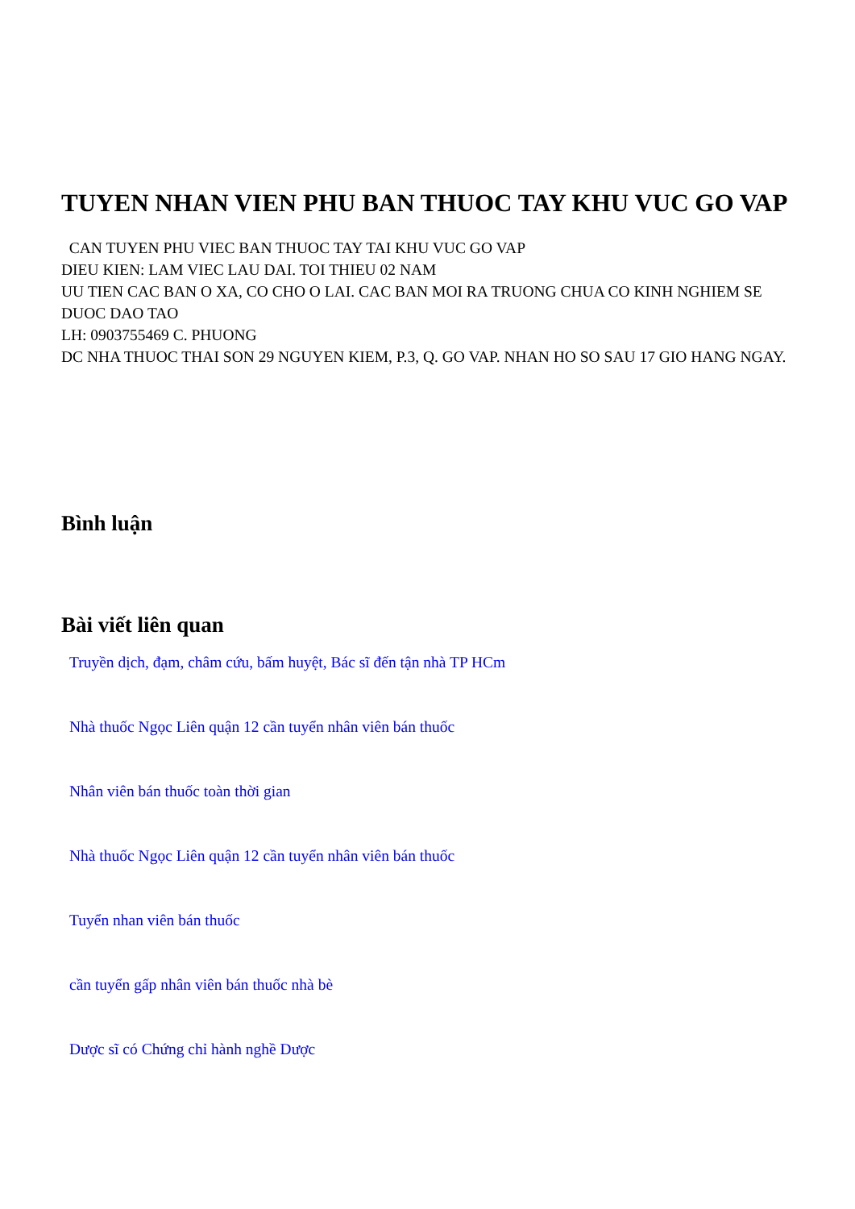TUYEN NHAN VIEN PHU BAN THUOC TAY KHU VUC GO VAP
CAN TUYEN PHU VIEC BAN THUOC TAY TAI KHU VUC GO VAP
DIEU KIEN: LAM VIEC LAU DAI. TOI THIEU 02 NAM
UU TIEN CAC BAN O XA, CO CHO O LAI. CAC BAN MOI RA TRUONG CHUA CO KINH NGHIEM SE DUOC DAO TAO
LH: 0903755469 C. PHUONG
DC NHA THUOC THAI SON 29 NGUYEN KIEM, P.3, Q. GO VAP. NHAN HO SO SAU 17 GIO HANG NGAY.
Bình luận
Bài viết liên quan
Truyền dịch, đạm, châm cứu, bấm huyệt, Bác sĩ đến tận nhà TP HCm
Nhà thuốc Ngọc Liên quận 12 cần tuyển nhân viên bán thuốc
Nhân viên bán thuốc toàn thời gian
Nhà thuốc Ngọc Liên quận 12 cần tuyển nhân viên bán thuốc
Tuyển nhan viên bán thuốc
cần tuyển gấp nhân viên bán thuốc nhà bè
Dược sĩ có Chứng chỉ hành nghề Dược